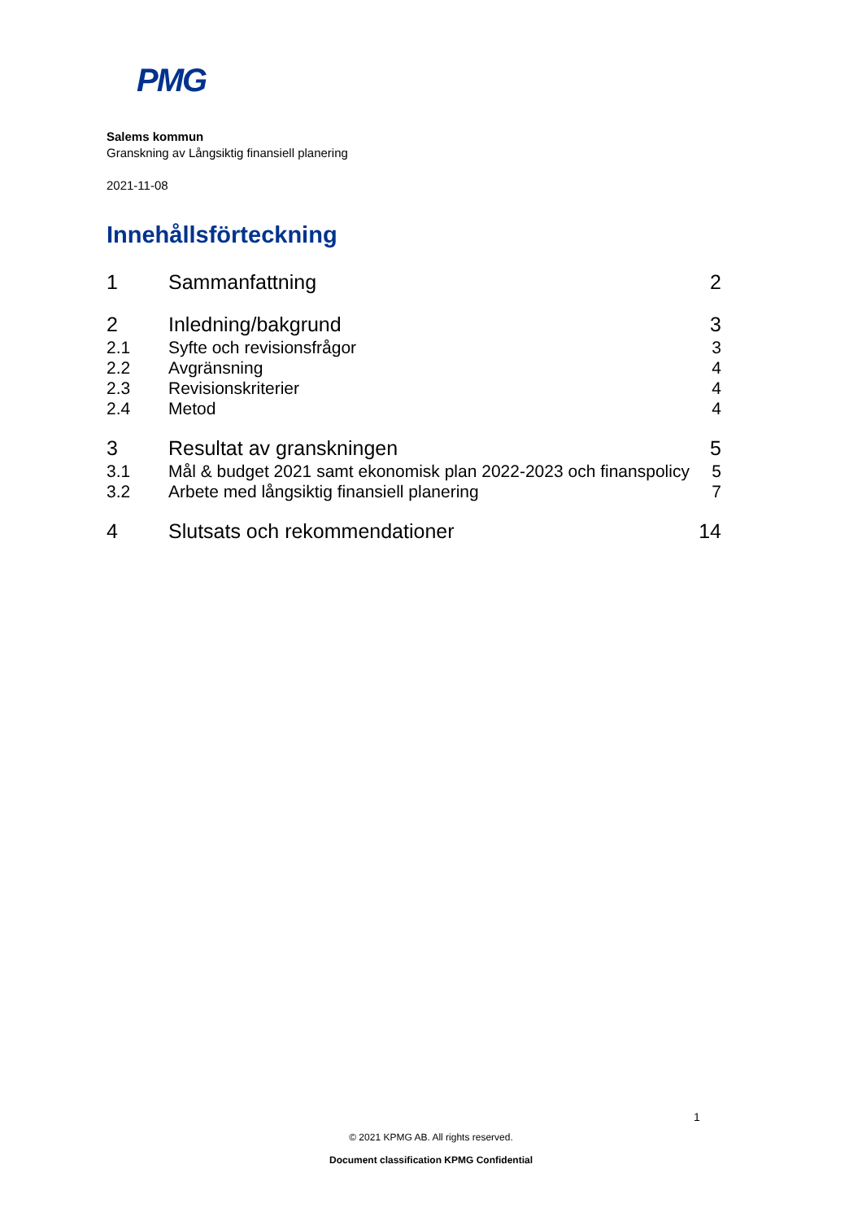PMG
Salems kommun
Granskning av Långsiktig finansiell planering
2021-11-08
Innehållsförteckning
1 Sammanfattning 2
2 Inledning/bakgrund 3
2.1 Syfte och revisionsfrågor 3
2.2 Avgränsning 4
2.3 Revisionskriterier 4
2.4 Metod 4
3 Resultat av granskningen 5
3.1 Mål & budget 2021 samt ekonomisk plan 2022-2023 och finanspolicy 5
3.2 Arbete med långsiktig finansiell planering 7
4 Slutsats och rekommendationer 14
1
© 2021 KPMG AB. All rights reserved.
Document classification KPMG Confidential